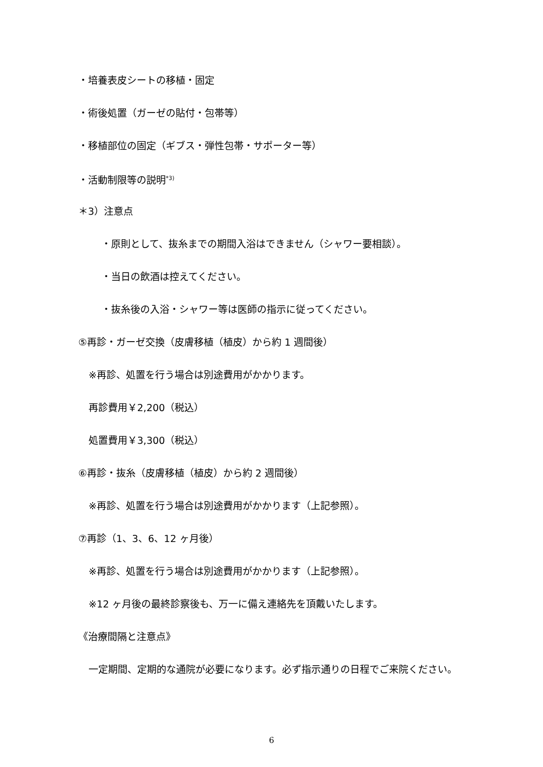・培養表皮シートの移植・固定
・術後処置（ガーゼの貼付・包帯等）
・移植部位の固定（ギブス・弾性包帯・サポーター等）
・活動制限等の説明<sup>*3)</sup>
＊3）注意点
・原則として、抜糸までの期間入浴はできません（シャワー要相談）。
・当日の飲酒は控えてください。
・抜糸後の入浴・シャワー等は医師の指示に従ってください。
⑤再診・ガーゼ交換（皮膚移植（植皮）から約 1 週間後）
※再診、処置を行う場合は別途費用がかかります。
再診費用￥2,200（税込）
処置費用￥3,300（税込）
⑥再診・抜糸（皮膚移植（植皮）から約 2 週間後）
※再診、処置を行う場合は別途費用がかかります（上記参照）。
⑦再診（1、3、6、12 ヶ月後）
※再診、処置を行う場合は別途費用がかかります（上記参照）。
※12 ヶ月後の最終診察後も、万一に備え連絡先を頂戴いたします。
《治療間隔と注意点》
一定期間、定期的な通院が必要になります。必ず指示通りの日程でご来院ください。
6